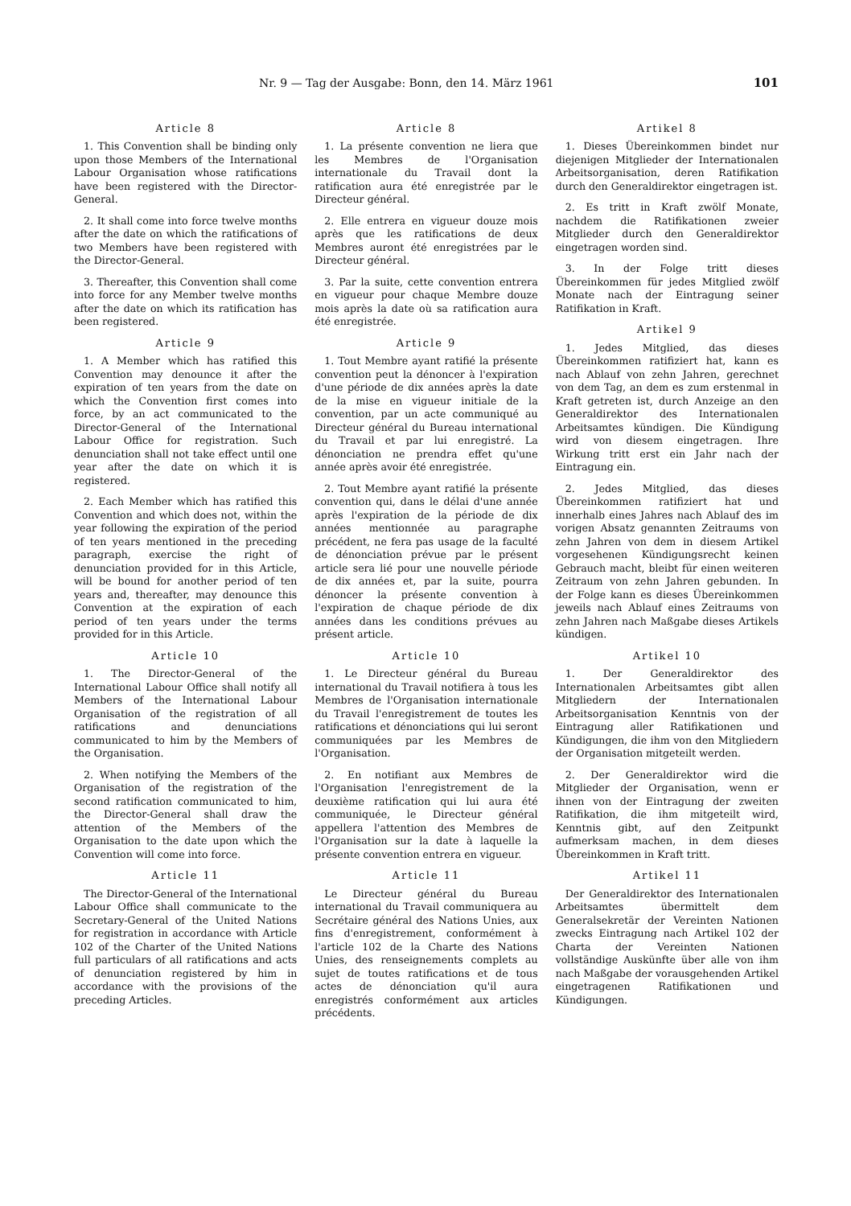Nr. 9 — Tag der Ausgabe: Bonn, den 14. März 1961 101
Article 8
1. This Convention shall be binding only upon those Members of the International Labour Organisation whose ratifications have been registered with the Director-General.
2. It shall come into force twelve months after the date on which the ratifications of two Members have been registered with the Director-General.
3. Thereafter, this Convention shall come into force for any Member twelve months after the date on which its ratification has been registered.
Article 9
1. A Member which has ratified this Convention may denounce it after the expiration of ten years from the date on which the Convention first comes into force, by an act communicated to the Director-General of the International Labour Office for registration. Such denunciation shall not take effect until one year after the date on which it is registered.
2. Each Member which has ratified this Convention and which does not, within the year following the expiration of the period of ten years mentioned in the preceding paragraph, exercise the right of denunciation provided for in this Article, will be bound for another period of ten years and, thereafter, may denounce this Convention at the expiration of each period of ten years under the terms provided for in this Article.
Article 10
1. The Director-General of the International Labour Office shall notify all Members of the International Labour Organisation of the registration of all ratifications and denunciations communicated to him by the Members of the Organisation.
2. When notifying the Members of the Organisation of the registration of the second ratification communicated to him, the Director-General shall draw the attention of the Members of the Organisation to the date upon which the Convention will come into force.
Article 11
The Director-General of the International Labour Office shall communicate to the Secretary-General of the United Nations for registration in accordance with Article 102 of the Charter of the United Nations full particulars of all ratifications and acts of denunciation registered by him in accordance with the provisions of the preceding Articles.
Article 8
1. La présente convention ne liera que les Membres de l'Organisation internationale du Travail dont la ratification aura été enregistrée par le Directeur général.
2. Elle entrera en vigueur douze mois après que les ratifications de deux Membres auront été enregistrées par le Directeur général.
3. Par la suite, cette convention entrera en vigueur pour chaque Membre douze mois après la date où sa ratification aura été enregistrée.
Article 9
1. Tout Membre ayant ratifié la présente convention peut la dénoncer à l'expiration d'une période de dix années après la date de la mise en vigueur initiale de la convention, par un acte communiqué au Directeur général du Bureau international du Travail et par lui enregistré. La dénonciation ne prendra effet qu'une année après avoir été enregistrée.
2. Tout Membre ayant ratifié la présente convention qui, dans le délai d'une année après l'expiration de la période de dix années mentionnée au paragraphe précédent, ne fera pas usage de la faculté de dénonciation prévue par le présent article sera lié pour une nouvelle période de dix années et, par la suite, pourra dénoncer la présente convention à l'expiration de chaque période de dix années dans les conditions prévues au présent article.
Article 10
1. Le Directeur général du Bureau international du Travail notifiera à tous les Membres de l'Organisation internationale du Travail l'enregistrement de toutes les ratifications et dénonciations qui lui seront communiquées par les Membres de l'Organisation.
2. En notifiant aux Membres de l'Organisation l'enregistrement de la deuxième ratification qui lui aura été communiquée, le Directeur général appellera l'attention des Membres de l'Organisation sur la date à laquelle la présente convention entrera en vigueur.
Article 11
Le Directeur général du Bureau international du Travail communiquera au Secrétaire général des Nations Unies, aux fins d'enregistrement, conformément à l'article 102 de la Charte des Nations Unies, des renseignements complets au sujet de toutes ratifications et de tous actes de dénonciation qu'il aura enregistrés conformément aux articles précédents.
Artikel 8
1. Dieses Übereinkommen bindet nur diejenigen Mitglieder der Internationalen Arbeitsorganisation, deren Ratifikation durch den Generaldirektor eingetragen ist.
2. Es tritt in Kraft zwölf Monate, nachdem die Ratifikationen zweier Mitglieder durch den Generaldirektor eingetragen worden sind.
3. In der Folge tritt dieses Übereinkommen für jedes Mitglied zwölf Monate nach der Eintragung seiner Ratifikation in Kraft.
Artikel 9
1. Jedes Mitglied, das dieses Übereinkommen ratifiziert hat, kann es nach Ablauf von zehn Jahren, gerechnet von dem Tag, an dem es zum erstenmal in Kraft getreten ist, durch Anzeige an den Generaldirektor des Internationalen Arbeitsamtes kündigen. Die Kündigung wird von diesem eingetragen. Ihre Wirkung tritt erst ein Jahr nach der Eintragung ein.
2. Jedes Mitglied, das dieses Übereinkommen ratifiziert hat und innerhalb eines Jahres nach Ablauf des im vorigen Absatz genannten Zeitraums von zehn Jahren von dem in diesem Artikel vorgesehenen Kündigungsrecht keinen Gebrauch macht, bleibt für einen weiteren Zeitraum von zehn Jahren gebunden. In der Folge kann es dieses Übereinkommen jeweils nach Ablauf eines Zeitraums von zehn Jahren nach Maßgabe dieses Artikels kündigen.
Artikel 10
1. Der Generaldirektor des Internationalen Arbeitsamtes gibt allen Mitgliedern der Internationalen Arbeitsorganisation Kenntnis von der Eintragung aller Ratifikationen und Kündigungen, die ihm von den Mitgliedern der Organisation mitgeteilt werden.
2. Der Generaldirektor wird die Mitglieder der Organisation, wenn er ihnen von der Eintragung der zweiten Ratifikation, die ihm mitgeteilt wird, Kenntnis gibt, auf den Zeitpunkt aufmerksam machen, in dem dieses Übereinkommen in Kraft tritt.
Artikel 11
Der Generaldirektor des Internationalen Arbeitsamtes übermittelt dem Generalsekretär der Vereinten Nationen zwecks Eintragung nach Artikel 102 der Charta der Vereinten Nationen vollständige Auskünfte über alle von ihm nach Maßgabe der vorausgehenden Artikel eingetragenen Ratifikationen und Kündigungen.